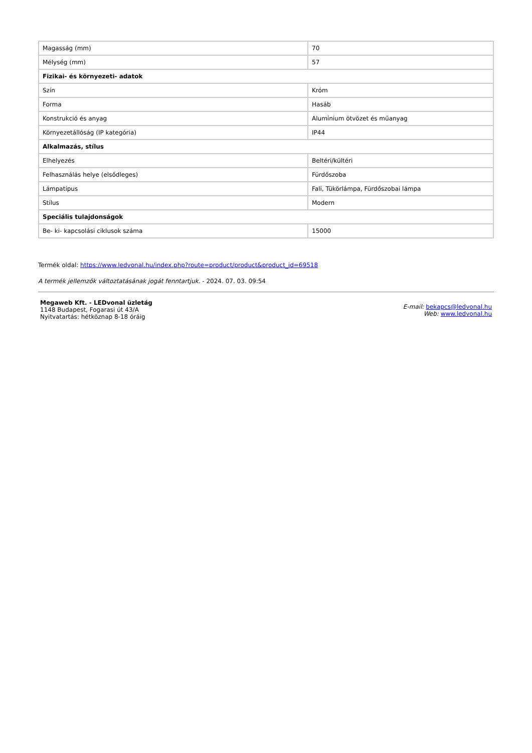| Magasság (mm) | 70 |
| Mélység (mm) | 57 |
| Fizikai- és környezeti- adatok | |
| Szín | Króm |
| Forma | Hasáb |
| Konstrukció és anyag | Alumínium ötvözet és műanyag |
| Környezetállóság (IP kategória) | IP44 |
| Alkalmazás, stílus | |
| Elhelyezés | Beltéri/kültéri |
| Felhasználás helye (elsődleges) | Fürdőszoba |
| Lámpatípus | Fali, Tükörlámpa, Fürdőszobai lámpa |
| Stílus | Modern |
| Speciális tulajdonságok | |
| Be- ki- kapcsolási ciklusok száma | 15000 |
Termék oldal: https://www.ledvonal.hu/index.php?route=product/product&product_id=69518
A termék jellemzők változtatásának jogát fenntartjuk. - 2024. 07. 03. 09:54
Megaweb Kft. - LEDvonal üzletág
1148 Budapest, Fogarasi út 43/A
Nyitvatartás: hétköznap 8-18 óráig
E-mail: bekapcs@ledvonal.hu
Web: www.ledvonal.hu